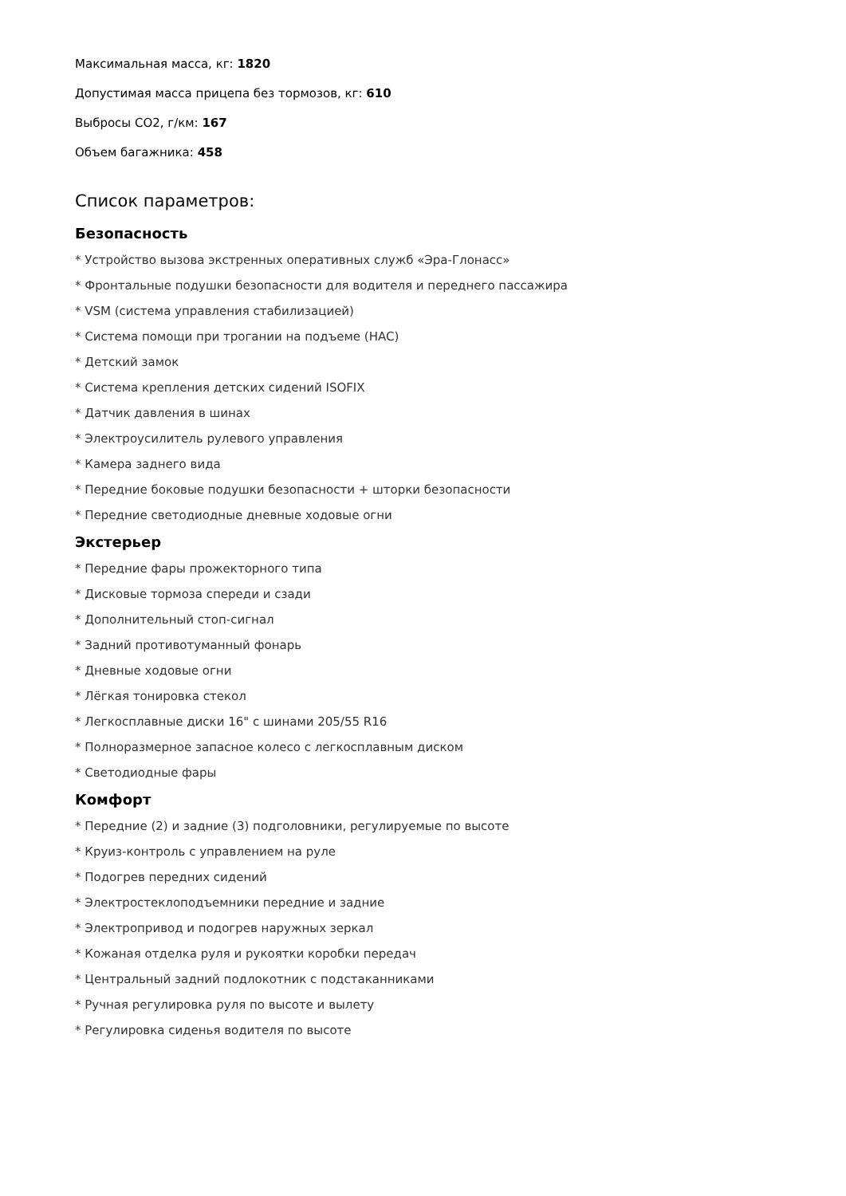Максимальная масса, кг: 1820
Допустимая масса прицепа без тормозов, кг: 610
Выбросы CO2, г/км: 167
Объем багажника: 458
Список параметров:
Безопасность
* Устройство вызова экстренных оперативных служб «Эра-Глонасс»
* Фронтальные подушки безопасности для водителя и переднего пассажира
* VSM (система управления стабилизацией)
* Система помощи при трогании на подъеме (HAC)
* Детский замок
* Система крепления детских сидений ISOFIX
* Датчик давления в шинах
* Электроусилитель рулевого управления
* Камера заднего вида
* Передние боковые подушки безопасности + шторки безопасности
* Передние светодиодные дневные ходовые огни
Экстерьер
* Передние фары прожекторного типа
* Дисковые тормоза спереди и сзади
* Дополнительный стоп-сигнал
* Задний противотуманный фонарь
* Дневные ходовые огни
* Лёгкая тонировка стекол
* Легкосплавные диски 16" с шинами 205/55 R16
* Полноразмерное запасное колесо с легкосплавным диском
* Светодиодные фары
Комфорт
* Передние (2) и задние (3) подголовники, регулируемые по высоте
* Круиз-контроль с управлением на руле
* Подогрев передних сидений
* Электростеклоподъемники передние и задние
* Электропривод и подогрев наружных зеркал
* Кожаная отделка руля и рукоятки коробки передач
* Центральный задний подлокотник с подстаканниками
* Ручная регулировка руля по высоте и вылету
* Регулировка сиденья водителя по высоте